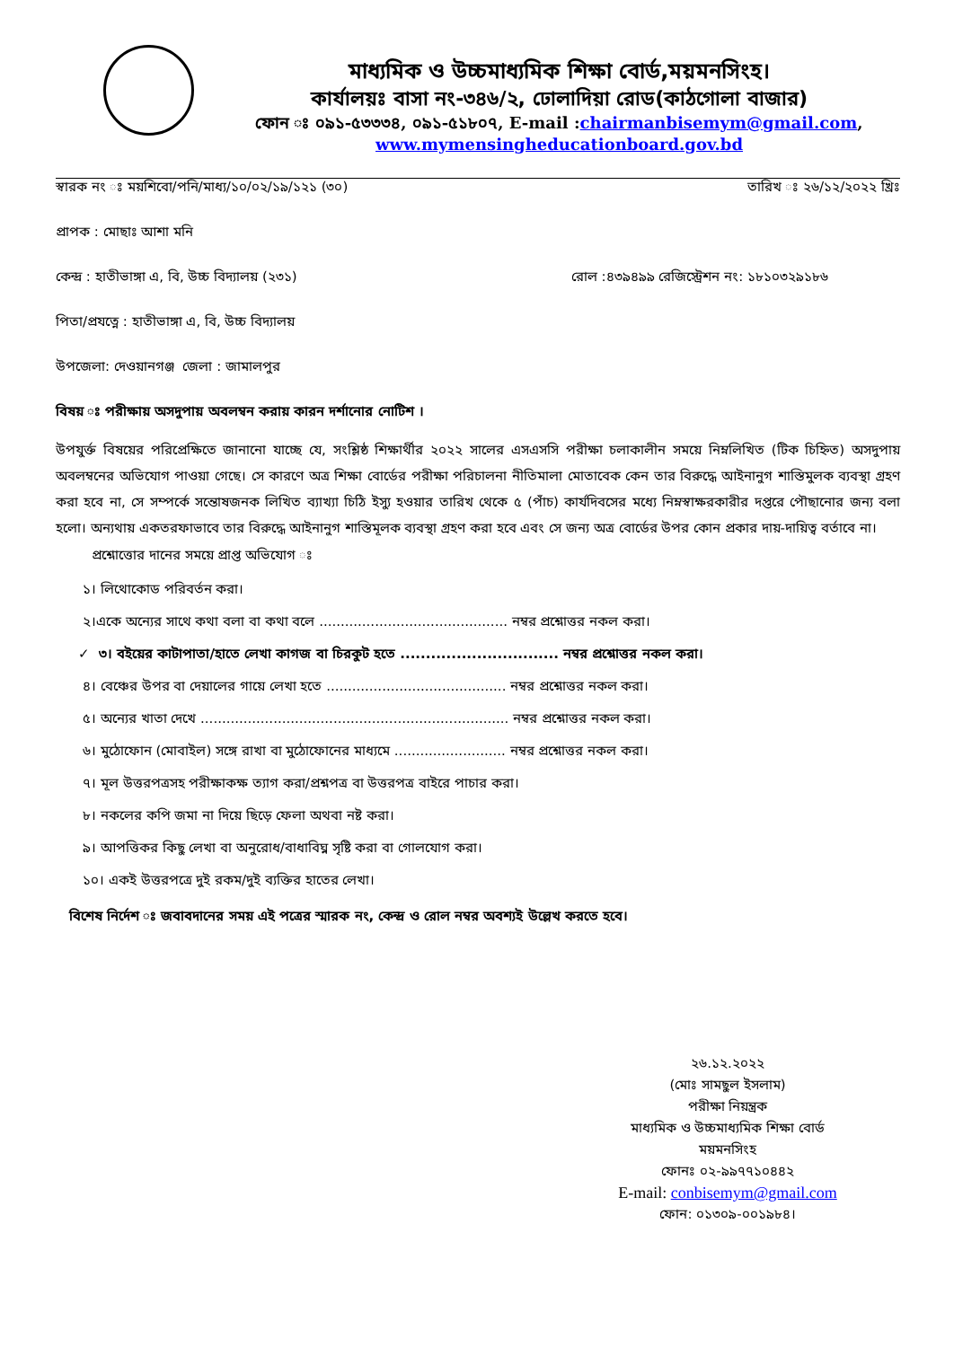মাধ্যমিক ও উচ্চমাধ্যমিক শিক্ষা বোর্ড,ময়মনসিংহ।
কার্যালয়ঃ বাসা নং-৩৪৬/২, ঢোলাদিয়া রোড(কাঠগোলা বাজার)
ফোন ঃ ০৯১-৫৩৩৩৪, ০৯১-৫১৮০৭, E-mail :chairmanbisemym@gmail.com,
www.mymensingheducationboard.gov.bd
স্বারক নং ঃ ময়শিবো/পনি/মাধ্য/১০/০২/১৯/১২১ (৩০) তারিখ ঃ ২৬/১২/২০২২ খ্রিঃ
প্রাপক : মোছাঃ আশা মনি
কেন্দ্র : হাতীভাঙ্গা এ, বি, উচ্চ বিদ্যালয় (২৩১) রোল :৪৩৯৪৯৯ রেজিস্ট্রেশন নং: ১৮১০৩২৯১৮৬
পিতা/প্রযত্নে : হাতীভাঙ্গা এ, বি, উচ্চ বিদ্যালয়
উপজেলা: দেওয়ানগঞ্জ জেলা : জামালপুর
বিষয় ঃ পরীক্ষায় অসদুপায় অবলম্বন করায় কারন দর্শানোর নোটিশ ।
উপযুর্ক্ত বিষয়ের পরিপ্রেক্ষিতে জানানো যাচ্ছে যে, সংশ্লিষ্ঠ শিক্ষার্থীর ২০২২ সালের এসএসসি পরীক্ষা চলাকালীন সময়ে নিম্নলিখিত (টিক চিহ্নিত) অসদুপায় অবলম্বনের অভিযোগ পাওয়া গেছে। সে কারণে অত্র শিক্ষা বোর্ডের পরীক্ষা পরিচালনা নীতিমালা মোতাবেক কেন তার বিরুদ্ধে আইনানুগ শাস্তিমুলক ব্যবস্থা গ্রহণ করা হবে না, সে সম্পর্কে সন্তোষজনক লিখিত ব্যাখ্যা চিঠি ইস্যু হওয়ার তারিখ থেকে ৫ (পাঁচ) কার্যদিবসের মধ্যে নিম্নস্বাক্ষরকারীর দপ্তরে পৌছানোর জন্য বলা হলো। অন্যথায় একতরফাভাবে তার বিরুদ্ধে আইনানুগ শাস্তিমূলক ব্যবস্থা গ্রহণ করা হবে এবং সে জন্য অত্র বোর্ডের উপর কোন প্রকার দায়-দায়িত্ব বর্তাবে না।
প্রশ্নোত্তোর দানের সময়ে প্রাপ্ত অভিযোগ ঃ
১। লিথোকোড পরিবর্তন করা।
২।একে অন্যের সাথে কথা বলা বা কথা বলে ............................................ নম্বর প্রশ্নোত্তর নকল করা।
✓ ৩। বইয়ের কাটাপাতা/হাতে লেখা কাগজ বা চিরকুট হতে ............................... নম্বর প্রশ্নোত্তর নকল করা।
৪। বেঞ্চের উপর বা দেয়ালের গায়ে লেখা হতে .......................................... নম্বর প্রশ্নোত্তর নকল করা।
৫। অন্যের খাতা দেখে ........................................................................ নম্বর প্রশ্নোত্তর নকল করা।
৬। মুঠোফোন (মোবাইল) সঙ্গে রাখা বা মুঠোফোনের মাধ্যমে .......................... নম্বর প্রশ্নোত্তর নকল করা।
৭। মূল উত্তরপত্রসহ পরীক্ষাকক্ষ ত্যাগ করা/প্রশ্নপত্র বা উত্তরপত্র বাইরে পাচার করা।
৮। নকলের কপি জমা না দিয়ে ছিড়ে ফেলা অথবা নষ্ট করা।
৯। আপত্তিকর কিছু লেখা বা অনুরোধ/বাধাবিঘ্ন সৃষ্টি করা বা গোলযোগ করা।
১০। একই উত্তরপত্রে দুই রকম/দুই ব্যক্তির হাতের লেখা।
বিশেষ নির্দেশ ঃ জবাবদানের সময় এই পত্রের স্মারক নং, কেন্দ্র ও রোল নম্বর অবশ্যই উল্লেখ করতে হবে।
২৬.১২.২০২২
(মোঃ সামছুল ইসলাম)
পরীক্ষা নিয়ন্ত্রক
মাধ্যমিক ও উচ্চমাধ্যমিক শিক্ষা বোর্ড
ময়মনসিংহ
ফোনঃ ০২-৯৯৭৭১০৪৪২
E-mail: conbisemym@gmail.com
ফোন: ০১৩০৯-০০১৯৮৪।